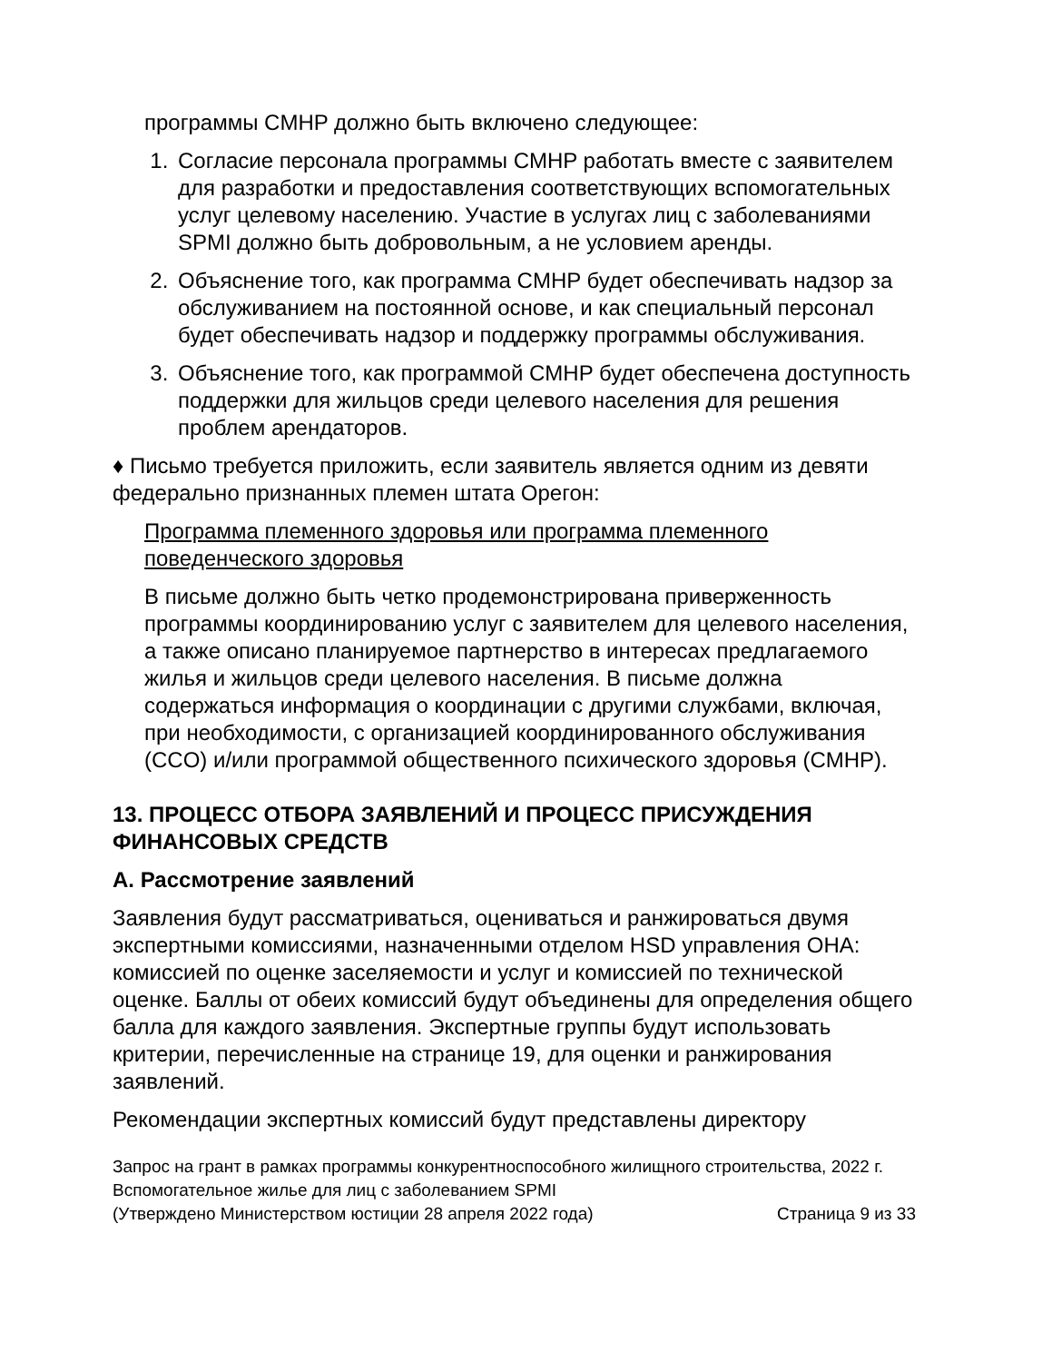программы CMHP должно быть включено следующее:
1. Согласие персонала программы CMHP работать вместе с заявителем для разработки и предоставления соответствующих вспомогательных услуг целевому населению. Участие в услугах лиц с заболеваниями SPMI должно быть добровольным, а не условием аренды.
2. Объяснение того, как программа CMHP будет обеспечивать надзор за обслуживанием на постоянной основе, и как специальный персонал будет обеспечивать надзор и поддержку программы обслуживания.
3. Объяснение того, как программой CMHP будет обеспечена доступность поддержки для жильцов среди целевого населения для решения проблем арендаторов.
♦ Письмо требуется приложить, если заявитель является одним из девяти федерально признанных племен штата Орегон:
Программа племенного здоровья или программа племенного поведенческого здоровья
В письме должно быть четко продемонстрирована приверженность программы координированию услуг с заявителем для целевого населения, а также описано планируемое партнерство в интересах предлагаемого жилья и жильцов среди целевого населения. В письме должна содержаться информация о координации с другими службами, включая, при необходимости, с организацией координированного обслуживания (CCO) и/или программой общественного психического здоровья (CMHP).
13. ПРОЦЕСС ОТБОРА ЗАЯВЛЕНИЙ И ПРОЦЕСС ПРИСУЖДЕНИЯ ФИНАНСОВЫХ СРЕДСТВ
A. Рассмотрение заявлений
Заявления будут рассматриваться, оцениваться и ранжироваться двумя экспертными комиссиями, назначенными отделом HSD управления OHA: комиссией по оценке заселяемости и услуг и комиссией по технической оценке. Баллы от обеих комиссий будут объединены для определения общего балла для каждого заявления. Экспертные группы будут использовать критерии, перечисленные на странице 19, для оценки и ранжирования заявлений.
Рекомендации экспертных комиссий будут представлены директору
Запрос на грант в рамках программы конкурентноспособного жилищного строительства, 2022 г.
Вспомогательное жилье для лиц с заболеванием SPMI
(Утверждено Министерством юстиции 28 апреля 2022 года) Страница 9 из 33